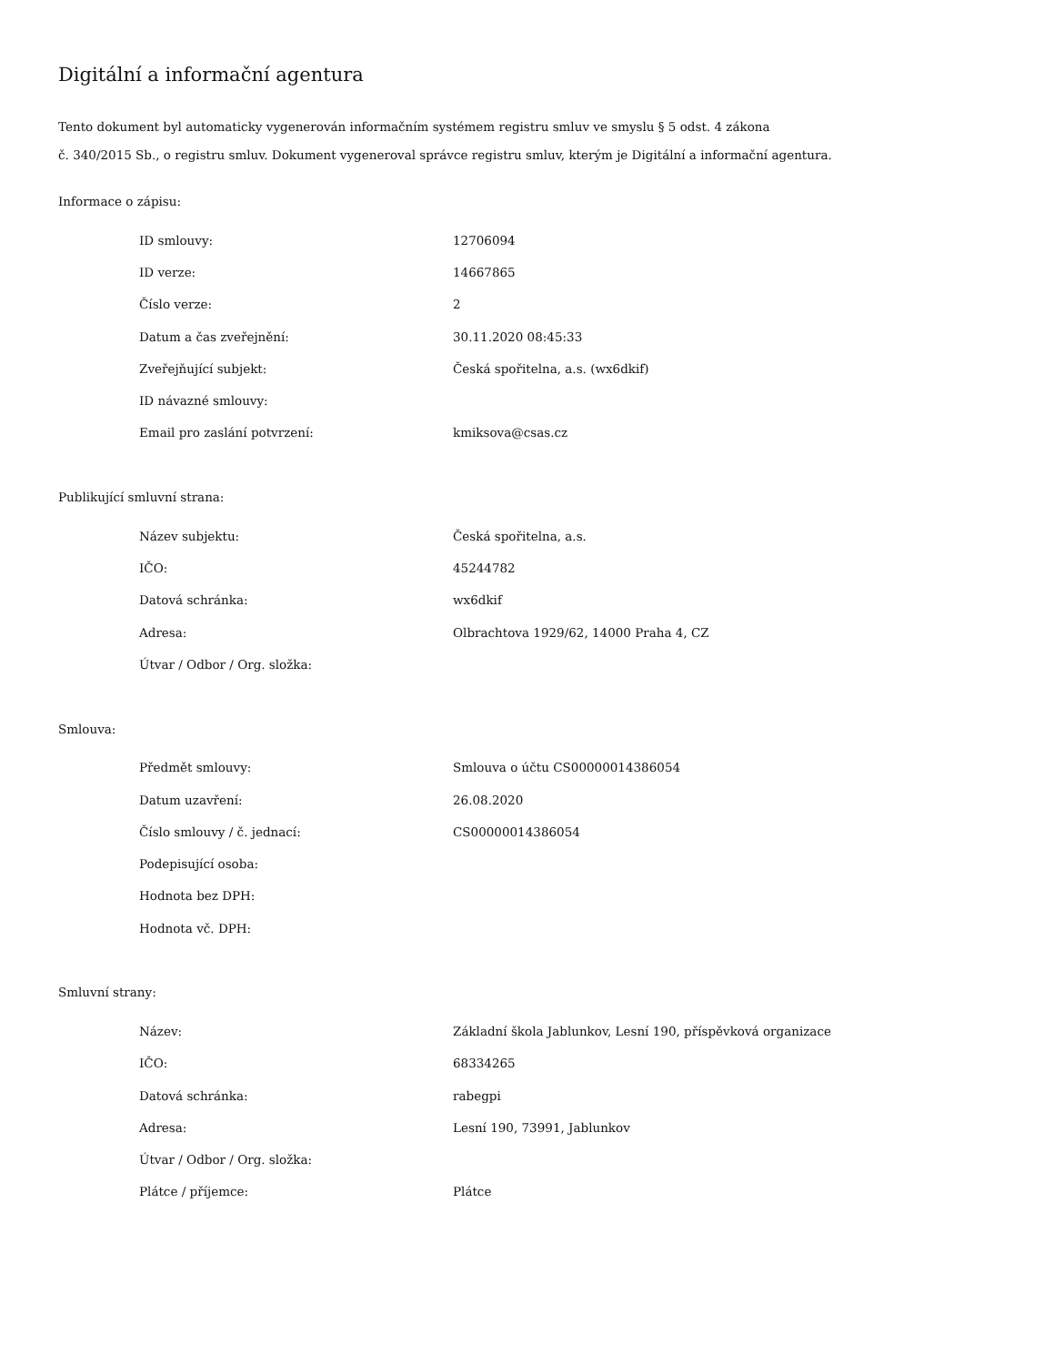Digitální a informační agentura
Tento dokument byl automaticky vygenerován informačním systémem registru smluv ve smyslu § 5 odst. 4 zákona
č. 340/2015 Sb., o registru smluv. Dokument vygeneroval správce registru smluv, kterým je Digitální a informační agentura.
Informace o zápisu:
| ID smlouvy: | 12706094 |
| ID verze: | 14667865 |
| Číslo verze: | 2 |
| Datum a čas zveřejnění: | 30.11.2020 08:45:33 |
| Zveřejňující subjekt: | Česká spořitelna, a.s. (wx6dkif) |
| ID návazné smlouvy: | |
| Email pro zaslání potvrzení: | kmiksova@csas.cz |
Publikující smluvní strana:
| Název subjektu: | Česká spořitelna, a.s. |
| IČO: | 45244782 |
| Datová schránka: | wx6dkif |
| Adresa: | Olbrachtova 1929/62, 14000 Praha 4, CZ |
| Útvar / Odbor / Org. složka: | |
Smlouva:
| Předmět smlouvy: | Smlouva o účtu CS00000014386054 |
| Datum uzavření: | 26.08.2020 |
| Číslo smlouvy / č. jednací: | CS00000014386054 |
| Podepisující osoba: | |
| Hodnota bez DPH: | |
| Hodnota vč. DPH: | |
Smluvní strany:
| Název: | Základní škola Jablunkov, Lesní 190, příspěvková organizace |
| IČO: | 68334265 |
| Datová schránka: | rabegpi |
| Adresa: | Lesní 190, 73991, Jablunkov |
| Útvar / Odbor / Org. složka: | |
| Plátce / příjemce: | Plátce |